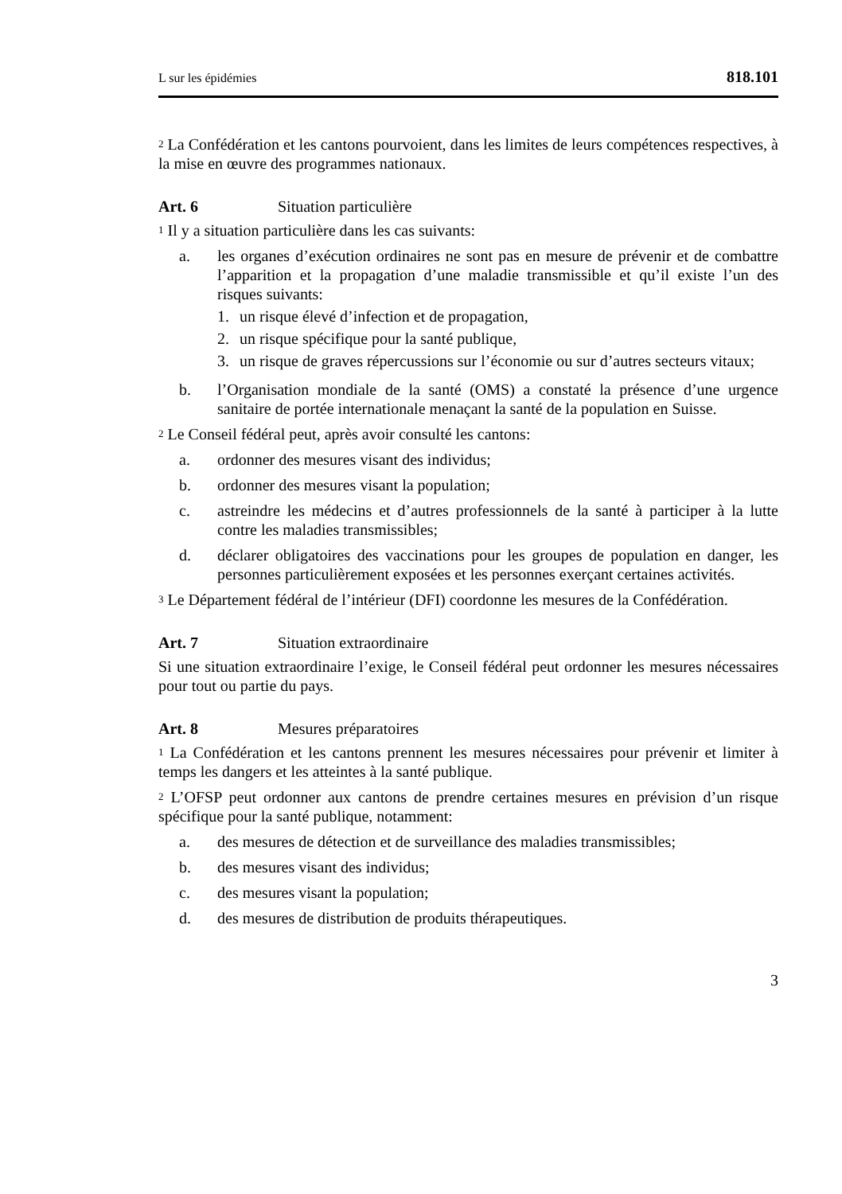L sur les épidémies 818.101
<sup>2</sup> La Confédération et les cantons pourvoient, dans les limites de leurs compétences respectives, à la mise en œuvre des programmes nationaux.
Art. 6 Situation particulière
<sup>1</sup> Il y a situation particulière dans les cas suivants:
a. les organes d’exécution ordinaires ne sont pas en mesure de prévenir et de combattre l’apparition et la propagation d’une maladie transmissible et qu’il existe l’un des risques suivants:
1. un risque élevé d’infection et de propagation,
2. un risque spécifique pour la santé publique,
3. un risque de graves répercussions sur l’économie ou sur d’autres secteurs vitaux;
b. l’Organisation mondiale de la santé (OMS) a constaté la présence d’une urgence sanitaire de portée internationale menaçant la santé de la population en Suisse.
<sup>2</sup> Le Conseil fédéral peut, après avoir consulté les cantons:
a. ordonner des mesures visant des individus;
b. ordonner des mesures visant la population;
c. astreindre les médecins et d’autres professionnels de la santé à participer à la lutte contre les maladies transmissibles;
d. déclarer obligatoires des vaccinations pour les groupes de population en danger, les personnes particulièrement exposées et les personnes exerçant certaines activités.
<sup>3</sup> Le Département fédéral de l’intérieur (DFI) coordonne les mesures de la Confédération.
Art. 7 Situation extraordinaire
Si une situation extraordinaire l’exige, le Conseil fédéral peut ordonner les mesures nécessaires pour tout ou partie du pays.
Art. 8 Mesures préparatoires
<sup>1</sup> La Confédération et les cantons prennent les mesures nécessaires pour prévenir et limiter à temps les dangers et les atteintes à la santé publique.
<sup>2</sup> L’OFSP peut ordonner aux cantons de prendre certaines mesures en prévision d’un risque spécifique pour la santé publique, notamment:
a. des mesures de détection et de surveillance des maladies transmissibles;
b. des mesures visant des individus;
c. des mesures visant la population;
d. des mesures de distribution de produits thérapeutiques.
3